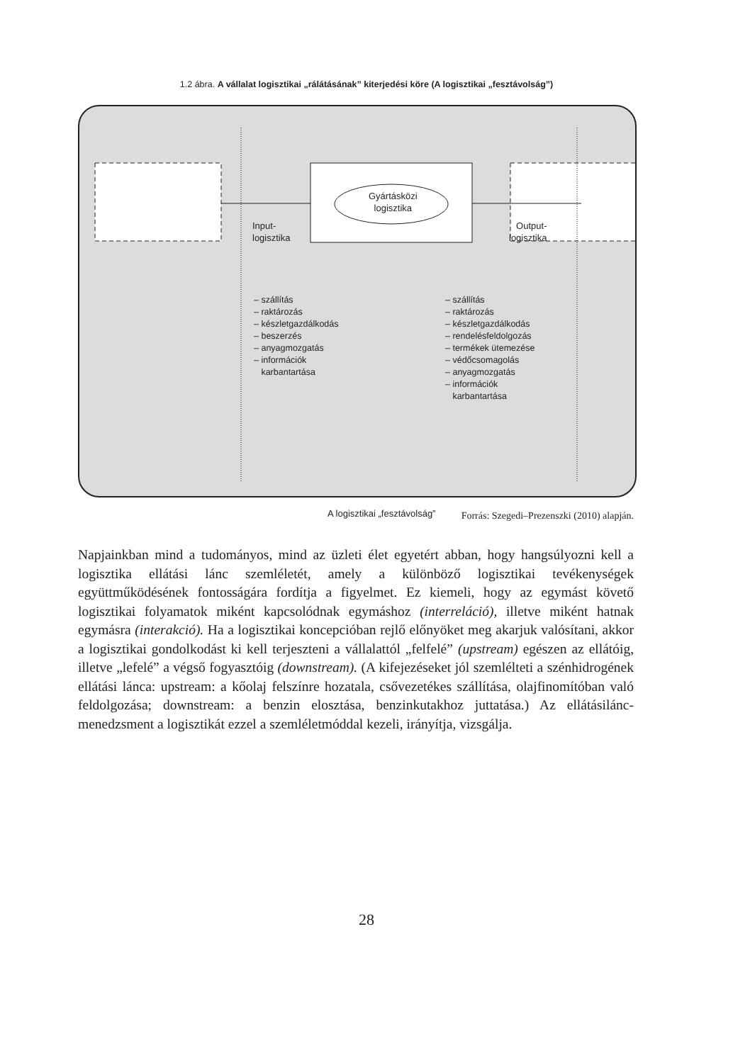1.2 ábra. A vállalat logisztikai „rálátásának” kiterjedési köre (A logisztikai „fesztávolság”)
Gyártásközi
logisztika
Input-
logisztika
Output-
logisztika
– szállítás
– raktározás
– készletgazdálkodás
– beszerzés
– anyagmozgatás
– információk
karbantartása
– szállítás
– raktározás
– készletgazdálkodás
– rendelésfeldolgozás
– termékek ütemezése
– védőcsomagolás
– anyagmozgatás
– információk
karbantartása
A logisztikai „fesztávolság”
Forrás: Szegedi–Prezenszki (2010) alapján.
Napjainkban mind a tudományos, mind az üzleti élet egyetért abban, hogy hangsúlyozni kell a logisztika ellátási lánc szemléletét, amely a különböző logisztikai tevékenységek együttműködésének fontosságára fordítja a figyelmet. Ez kiemeli, hogy az egymást követő logisztikai folyamatok miként kapcsolódnak egymáshoz (interreláció), illetve miként hatnak egymásra (interakció). Ha a logisztikai koncepcióban rejlő előnyöket meg akarjuk valósítani, akkor a logisztikai gondolkodást ki kell terjeszteni a vállalattól „felfelé” (upstream) egészen az ellátóig, illetve „lefelé” a végső fogyasztóig (downstream). (A kifejezéseket jól szemlélteti a szénhidrogének ellátási lánca: upstream: a kőolaj felszínre hozatala, csővezetékes szállítása, olajfinomítóban való feldolgozása; downstream: a benzin elosztása, benzinkutakhoz juttatása.) Az ellátásilánc-menedzsment a logisztikát ezzel a szemléletmóddal kezeli, irányítja, vizsgálja.
28